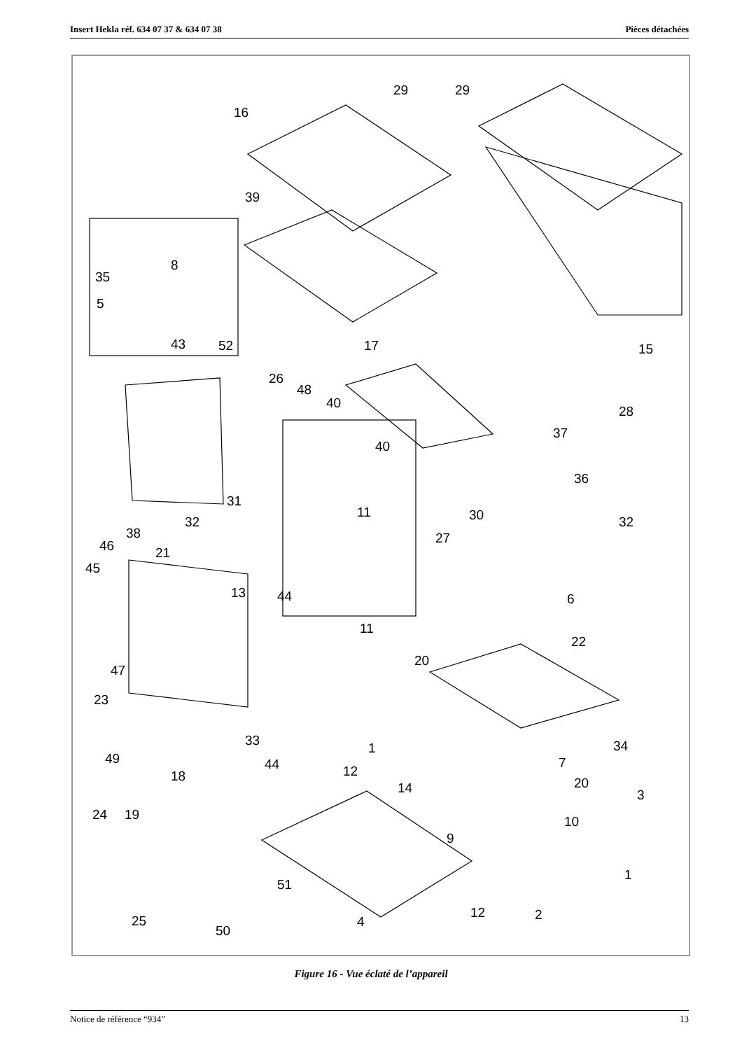Insert Hekla réf. 634 07 37 & 634 07 38 Pièces détachées
29
29
16
39
8
35
5
43
52
17
15
26
48
40
28
37
40
36
31
32
11
30
32
38
46
27
21
45
13
44
6
11
22
20
47
23
33
1
34
49
44
12
7
18
20
14
3
24
19
10
9
1
51
12
2
25
4
50
Figure 16 - Vue éclaté de l’appareil
Notice de référence “934” 13